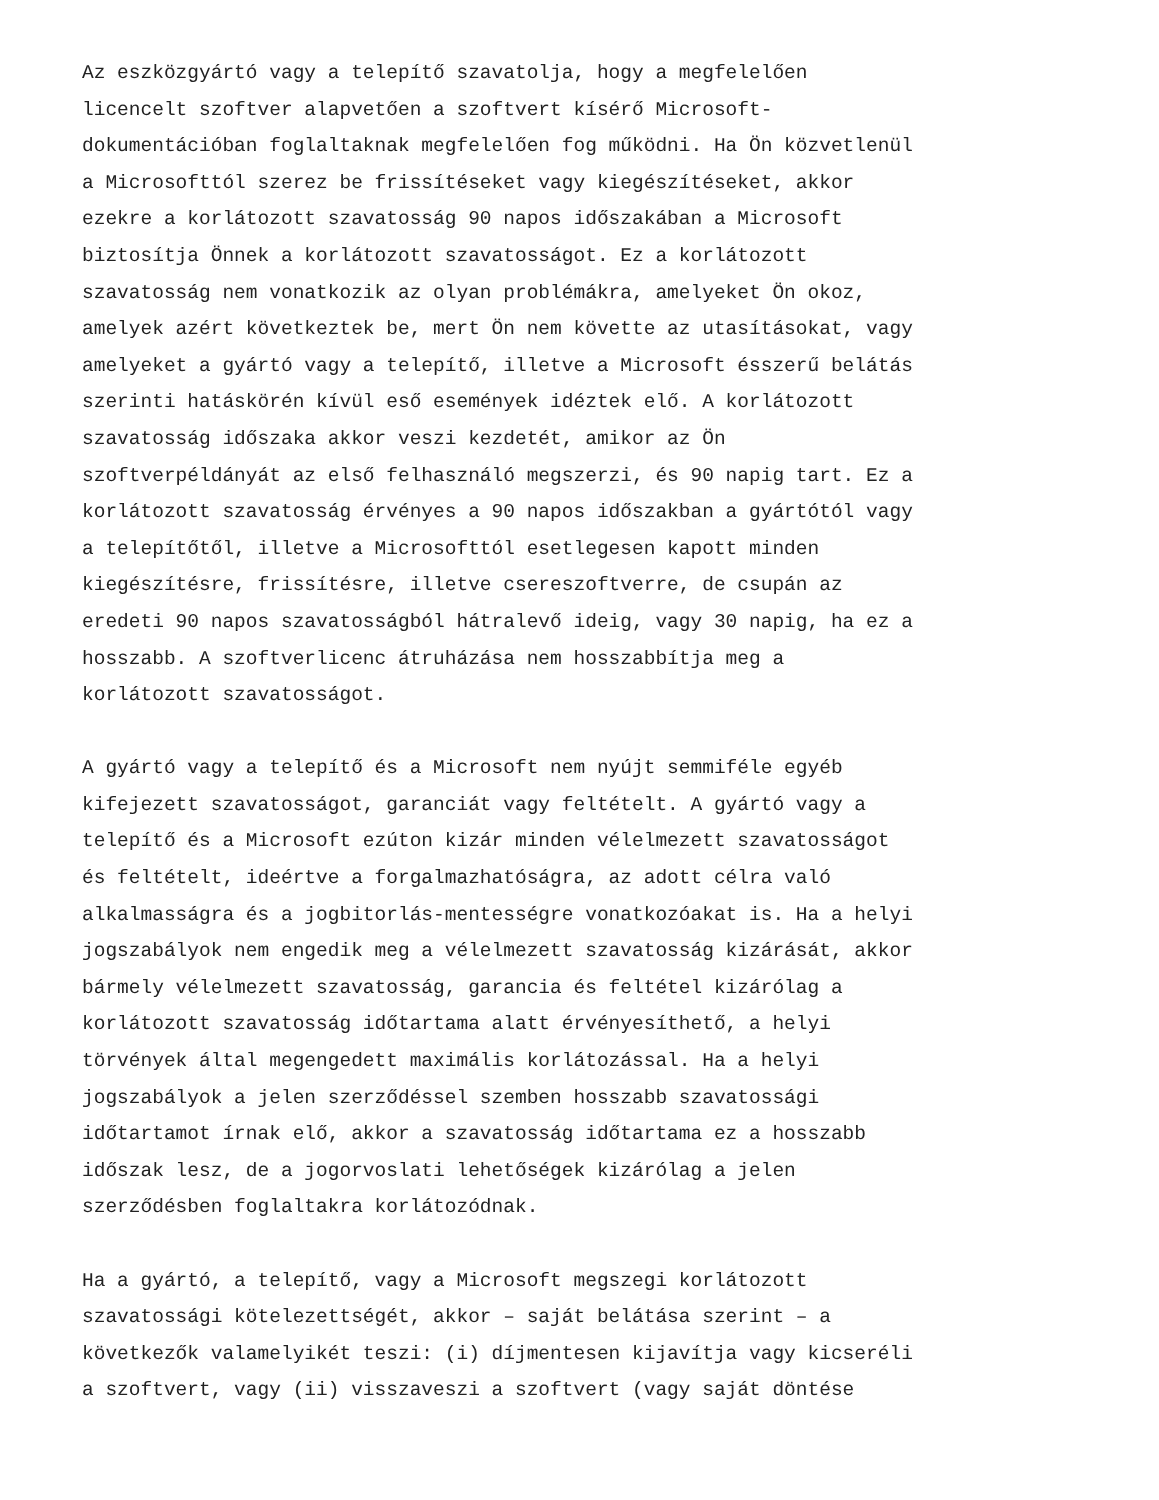Az eszközgyártó vagy a telepítő szavatolja, hogy a megfelelően licencelt szoftver alapvetően a szoftvert kísérő Microsoft- dokumentációban foglaltaknak megfelelően fog működni. Ha Ön közvetlenül a Microsofttól szerez be frissítéseket vagy kiegészítéseket, akkor ezekre a korlátozott szavatosság 90 napos időszakában a Microsoft biztosítja Önnek a korlátozott szavatosságot. Ez a korlátozott szavatosság nem vonatkozik az olyan problémákra, amelyeket Ön okoz, amelyek azért következtek be, mert Ön nem követte az utasításokat, vagy amelyeket a gyártó vagy a telepítő, illetve a Microsoft ésszerű belátás szerinti hatáskörén kívül eső események idéztek elő. A korlátozott szavatosság időszaka akkor veszi kezdetét, amikor az Ön szoftverpéldányát az első felhasználó megszerzi, és 90 napig tart. Ez a korlátozott szavatosság érvényes a 90 napos időszakban a gyártótól vagy a telepítőtől, illetve a Microsofttól esetlegesen kapott minden kiegészítésre, frissítésre, illetve csereszoftverre, de csupán az eredeti 90 napos szavatosságból hátralevő ideig, vagy 30 napig, ha ez a hosszabb. A szoftverlicenc átruházása nem hosszabbítja meg a korlátozott szavatosságot.
A gyártó vagy a telepítő és a Microsoft nem nyújt semmiféle egyéb kifejezett szavatosságot, garanciát vagy feltételt. A gyártó vagy a telepítő és a Microsoft ezúton kizár minden vélelmezett szavatosságot és feltételt, ideértve a forgalmazhatóságra, az adott célra való alkalmasságra és a jogbitorlás-mentességre vonatkozóakat is. Ha a helyi jogszabályok nem engedik meg a vélelmezett szavatosság kizárását, akkor bármely vélelmezett szavatosság, garancia és feltétel kizárólag a korlátozott szavatosság időtartama alatt érvényesíthető, a helyi törvények által megengedett maximális korlátozással. Ha a helyi jogszabályok a jelen szerződéssel szemben hosszabb szavatossági időtartamot írnak elő, akkor a szavatosság időtartama ez a hosszabb időszak lesz, de a jogorvoslati lehetőségek kizárólag a jelen szerződésben foglaltakra korlátozódnak.
Ha a gyártó, a telepítő, vagy a Microsoft megszegi korlátozott szavatossági kötelezettségét, akkor – saját belátása szerint – a következők valamelyikét teszi: (i) díjmentesen kijavítja vagy kicseréli a szoftvert, vagy (ii) visszaveszi a szoftvert (vagy saját döntése